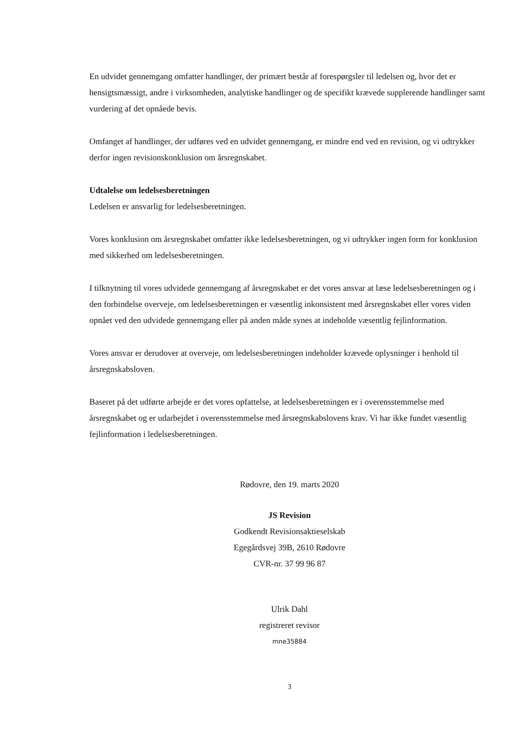En udvidet gennemgang omfatter handlinger, der primært består af forespørgsler til ledelsen og, hvor det er hensigtsmæssigt, andre i virksomheden, analytiske handlinger og de specifikt krævede supplerende handlinger samt vurdering af det opnåede bevis.
Omfanget af handlinger, der udføres ved en udvidet gennemgang, er mindre end ved en revision, og vi udtrykker derfor ingen revisionskonklusion om årsregnskabet.
Udtalelse om ledelsesberetningen
Ledelsen er ansvarlig for ledelsesberetningen.
Vores konklusion om årsregnskabet omfatter ikke ledelsesberetningen, og vi udtrykker ingen form for konklusion med sikkerhed om ledelsesberetningen.
I tilknytning til vores udvidede gennemgang af årsregnskabet er det vores ansvar at læse ledelsesberetningen og i den forbindelse overveje, om ledelsesberetningen er væsentlig inkonsistent med årsregnskabet eller vores viden opnået ved den udvidede gennemgang eller på anden måde synes at indeholde væsentlig fejlinformation.
Vores ansvar er derudover at overveje, om ledelsesberetningen indeholder krævede oplysninger i henhold til årsregnskabsloven.
Baseret på det udførte arbejde er det vores opfattelse, at ledelsesberetningen er i overensstemmelse med årsregnskabet og er udarbejdet i overensstemmelse med årsregnskabslovens krav. Vi har ikke fundet væsentlig fejlinformation i ledelsesberetningen.
Rødovre, den 19. marts 2020
JS Revision
Godkendt Revisionsaktieselskab
Egegårdsvej 39B, 2610 Rødovre
CVR-nr. 37 99 96 87
Ulrik Dahl
registreret revisor
mne35884
3